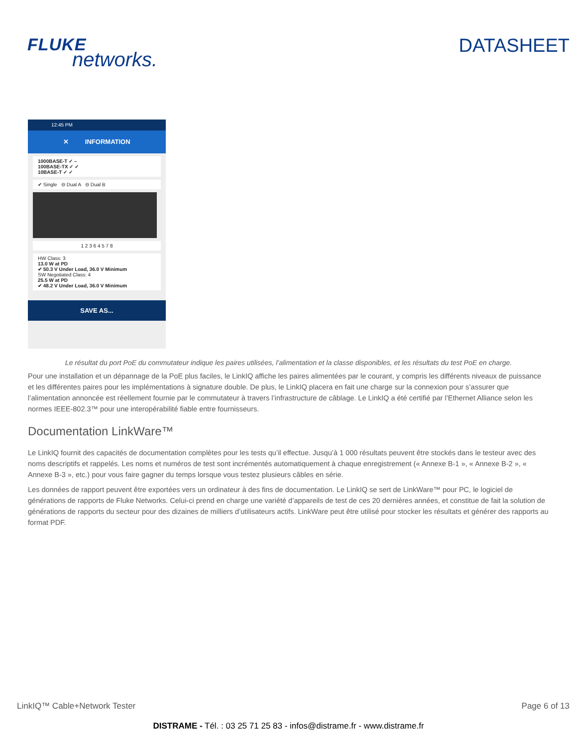FLUKE
networks.
DATASHEET
12:45 PM
✕ INFORMATION
1000BASE-T ✓ –
100BASE-TX ✓ ✓
10BASE-T ✓ ✓
✔ Single ⊖ Dual A ⊖ Dual B
1 2 3 6 4 5 7 8
HW Class: 3
13.0 W at PD
✔ 50.3 V Under Load, 36.0 V Minimum
SW Negotiated Class: 4
25.5 W at PD
✔ 48.2 V Under Load, 36.0 V Minimum
SAVE AS...
Le résultat du port PoE du commutateur indique les paires utilisées, l’alimentation et la classe disponibles, et les résultats du test PoE en charge.
Pour une installation et un dépannage de la PoE plus faciles, le LinkIQ affiche les paires alimentées par le courant, y compris les différents niveaux de puissance et les différentes paires pour les implémentations à signature double. De plus, le LinkIQ placera en fait une charge sur la connexion pour s’assurer que l’alimentation annoncée est réellement fournie par le commutateur à travers l’infrastructure de câblage. Le LinkIQ a été certifié par l’Ethernet Alliance selon les normes IEEE-802.3™ pour une interopérabilité fiable entre fournisseurs.
Documentation LinkWare™
Le LinkIQ fournit des capacités de documentation complètes pour les tests qu’il effectue. Jusqu’à 1 000 résultats peuvent être stockés dans le testeur avec des noms descriptifs et rappelés. Les noms et numéros de test sont incrémentés automatiquement à chaque enregistrement (« Annexe B-1 », « Annexe B-2 », « Annexe B-3 », etc.) pour vous faire gagner du temps lorsque vous testez plusieurs câbles en série.
Les données de rapport peuvent être exportées vers un ordinateur à des fins de documentation. Le LinkIQ se sert de LinkWare™ pour PC, le logiciel de générations de rapports de Fluke Networks. Celui-ci prend en charge une variété d’appareils de test de ces 20 dernières années, et constitue de fait la solution de générations de rapports du secteur pour des dizaines de milliers d’utilisateurs actifs. LinkWare peut être utilisé pour stocker les résultats et générer des rapports au format PDF.
LinkIQ™ Cable+Network Tester Page 6 of 13
DISTRAME - Tél. : 03 25 71 25 83 - infos@distrame.fr - www.distrame.fr